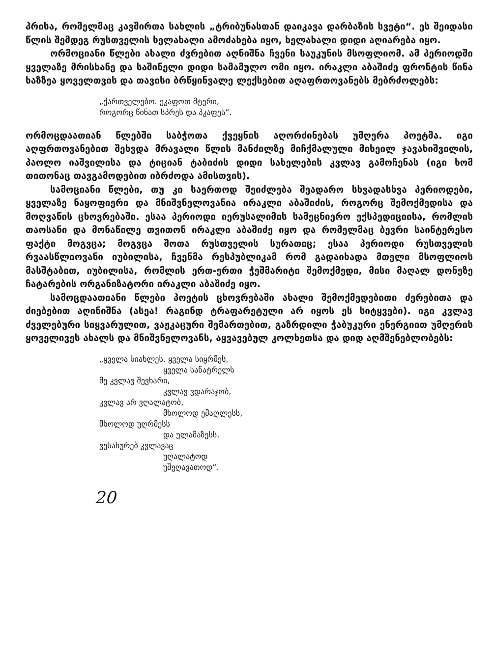პრისა, რომელმაც კავშირთა სახლის „ტრიბუნასთან დაიკავა დარბაზის სვეტი“. ეს შეიდასი წლის შემდეგ რუსთველის ხელახალი ამოძახება იყო, ხელახალი დიდი აღიარება იყო.
ორმოციანი წლები ახალი ძვრებით აღნიშნა ჩვენი საუკუნის მსოფლიომ. ამ პერიოდში ყველაზე მრისხანე და საშინელი დიდი სამამულო ომი იყო. ირაკლი აბაშიძე ფრონტის წინა ხაზზეა ყოველთვის და თავისი ბრწყინვალე ლექსებით აღაფრთოვანებს მებრძოლებს:
„ქართველებო. ეკაფოთ მტერი,
როგორც წინათ სპრეს და პკაფეს“.
ორმოცდაათიან წლებში საბჭოთა ქვეყნის აღორძინებას უმღერა პოეტმა. იგი აღფრთოვანებით შეხვდა მრავალი წლის მანძილზე მიჩქმალული მიხეილ ჯავახიშვილის, პაოლო იაშვილისა და ტიციან ტაბიძის დიდი სახელების კვლავ გამოჩენას (იგი ხომ თითონაც თავგამოდებით იბრძოდა ამისთვის).
სამოციანი წლები, თუ კი საერთოდ შეიძლება შეადარო სხვადასხვა პერიოდები, ყველაზე ნაყოფიერი და მნიშვნელოვანია ირაკლი აბაშიძის, როგორც შემოქმედისა და მოღვაწის ცხოვრებაში. ესაა პერიოდი იერუსალიმის სამეცნიერო ექსპედიციისა, რომლის თაოსანი და მონაწილე თვითონ ირაკლი აბაშიძე იყო და რომელმაც ბევრი საინტერესო ფაქტი მოგვცა; მოგვცა შოთა რუსთველის სურათიც; ესაა პერიოდი რუსთველის რვაასწლიოვანი იუბილისა, ჩვენმა რესპუბლიკამ რომ გადაიხადა მთელი მსოფლიოს მასშტაბით, იუბილისა, რომლის ერთ-ერთი ჭეშმარიტი შემოქმედი, მისი მაღალ დონეზე ჩატარების ორგანიზატორი ირაკლი აბაშიძე იყო.
სამოცდაათიანი წლები პოეტის ცხოვრებაში ახალი შემოქმედებითი ძერებითა და ძიებებით აღინიშნა (ასეა! რაგინდ ტრაფარეტული არ იყოს ეს სიტყვები). იგი კვლავ ძველებური სიყვარულით, ვაჟკაცური შემართებით, გაზრდილი ჭაბუკური ენერგიით უმღერის ყოველივეს ახალს და მნიშვნელოვანს, აყვავებულ კოლხეთსა და დიდ აღმშენებლობებს:
„ყველა სიახლეს. ყველა სიყრმეს,
ყველა სანატრელს
მე კვლავ შევხარი,
კვლავ ვდარაჯობ,
კვლავ არ ვღალატობ,
მხოლოდ ემაღლესს,
მხოლოდ უღრმესს
და ულამაზესს,
ვესახურებ კვლავაც
უღალატოდ
უშეღავათოდ“.
20